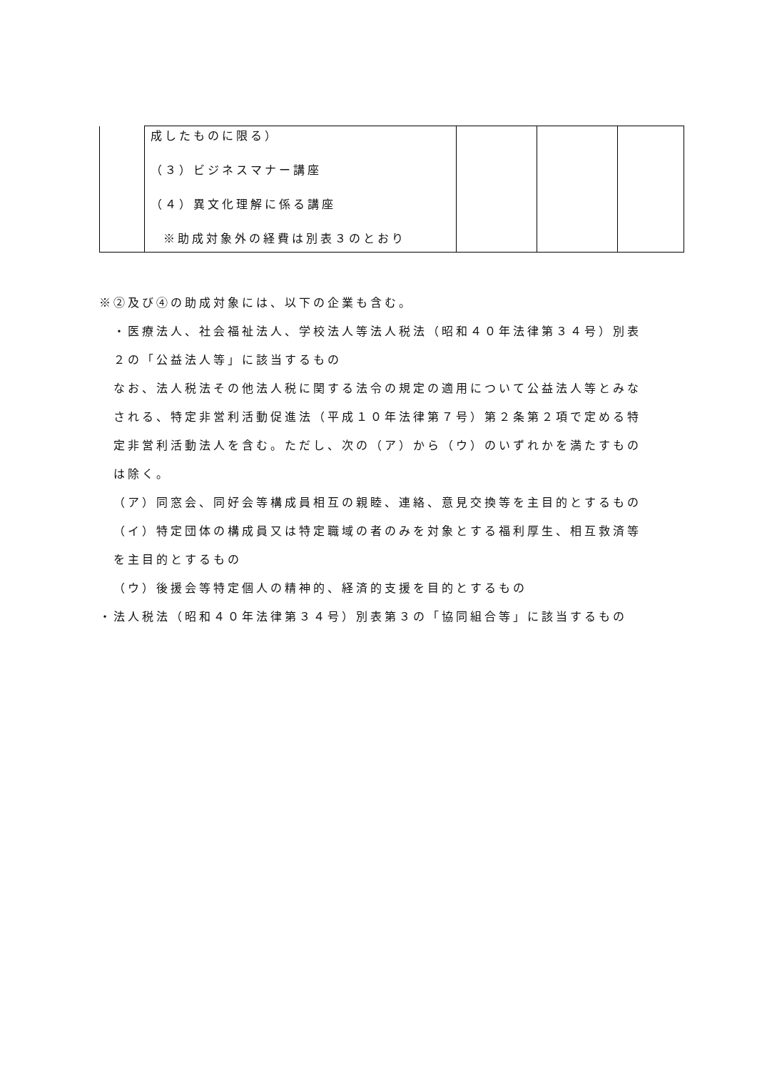| | 成したものに限る） （３）ビジネスマナー講座 （４）異文化理解に係る講座 ※助成対象外の経費は別表３のとおり | | | |
※②及び④の助成対象には、以下の企業も含む。
・医療法人、社会福祉法人、学校法人等法人税法（昭和４０年法律第３４号）別表２の「公益法人等」に該当するもの
なお、法人税法その他法人税に関する法令の規定の適用について公益法人等とみなされる、特定非営利活動促進法（平成１０年法律第７号）第２条第２項で定める特定非営利活動法人を含む。ただし、次の（ア）から（ウ）のいずれかを満たすものは除く。
（ア）同窓会、同好会等構成員相互の親睦、連絡、意見交換等を主目的とするもの
（イ）特定団体の構成員又は特定職域の者のみを対象とする福利厚生、相互救済等を主目的とするもの
（ウ）後援会等特定個人の精神的、経済的支援を目的とするもの
・法人税法（昭和４０年法律第３４号）別表第３の「協同組合等」に該当するもの